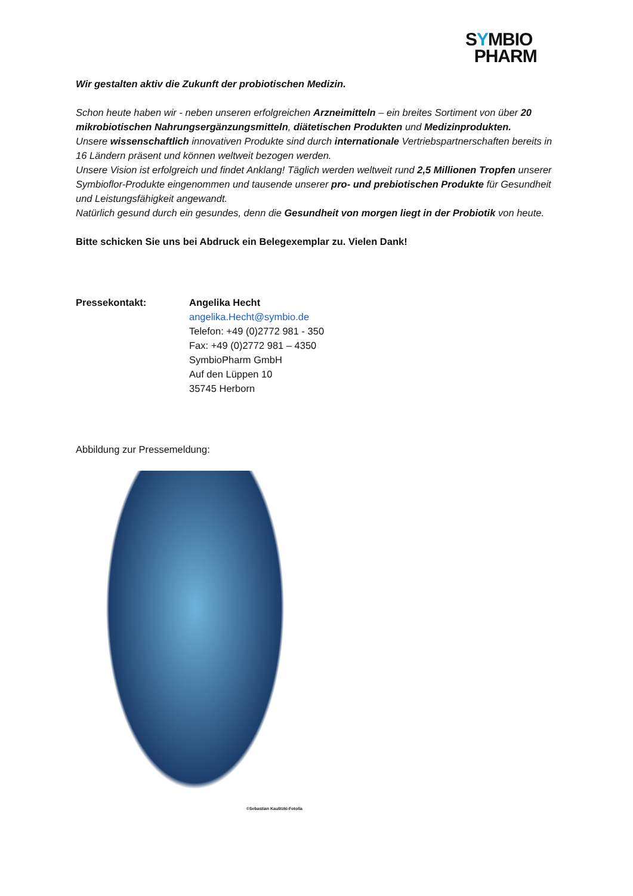SYMBIO
PHARM
Wir gestalten aktiv die Zukunft der probiotischen Medizin.
Schon heute haben wir - neben unseren erfolgreichen Arzneimitteln – ein breites Sortiment von über 20 mikrobiotischen Nahrungsergänzungsmitteln, diätetischen Produkten und Medizinprodukten.
Unsere wissenschaftlich innovativen Produkte sind durch internationale Vertriebspartnerschaften bereits in 16 Ländern präsent und können weltweit bezogen werden.
Unsere Vision ist erfolgreich und findet Anklang! Täglich werden weltweit rund 2,5 Millionen Tropfen unserer Symbioflor-Produkte eingenommen und tausende unserer pro- und prebiotischen Produkte für Gesundheit und Leistungsfähigkeit angewandt.
Natürlich gesund durch ein gesundes, denn die Gesundheit von morgen liegt in der Probiotik von heute.
Bitte schicken Sie uns bei Abdruck ein Belegexemplar zu. Vielen Dank!
Pressekontakt: Angelika Hecht
angelika.Hecht@symbio.de
Telefon: +49 (0)2772 981 - 350
Fax: +49 (0)2772 981 – 4350
SymbioPharm GmbH
Auf den Lüppen 10
35745 Herborn
Abbildung zur Pressemeldung:
©Sebastian Kaulitzki-Fotolia